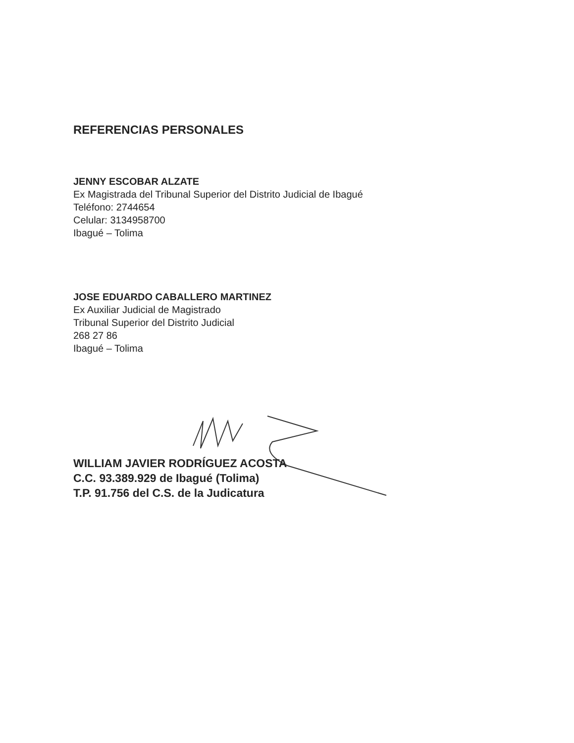REFERENCIAS PERSONALES
JENNY ESCOBAR ALZATE
Ex Magistrada del Tribunal Superior del Distrito Judicial de Ibagué
Teléfono: 2744654
Celular: 3134958700
Ibagué – Tolima
JOSE EDUARDO CABALLERO MARTINEZ
Ex Auxiliar Judicial de Magistrado
Tribunal Superior del Distrito Judicial
268 27 86
Ibagué – Tolima
WILLIAM JAVIER RODRÍGUEZ ACOSTA
C.C. 93.389.929 de Ibagué (Tolima)
T.P. 91.756 del C.S. de la Judicatura